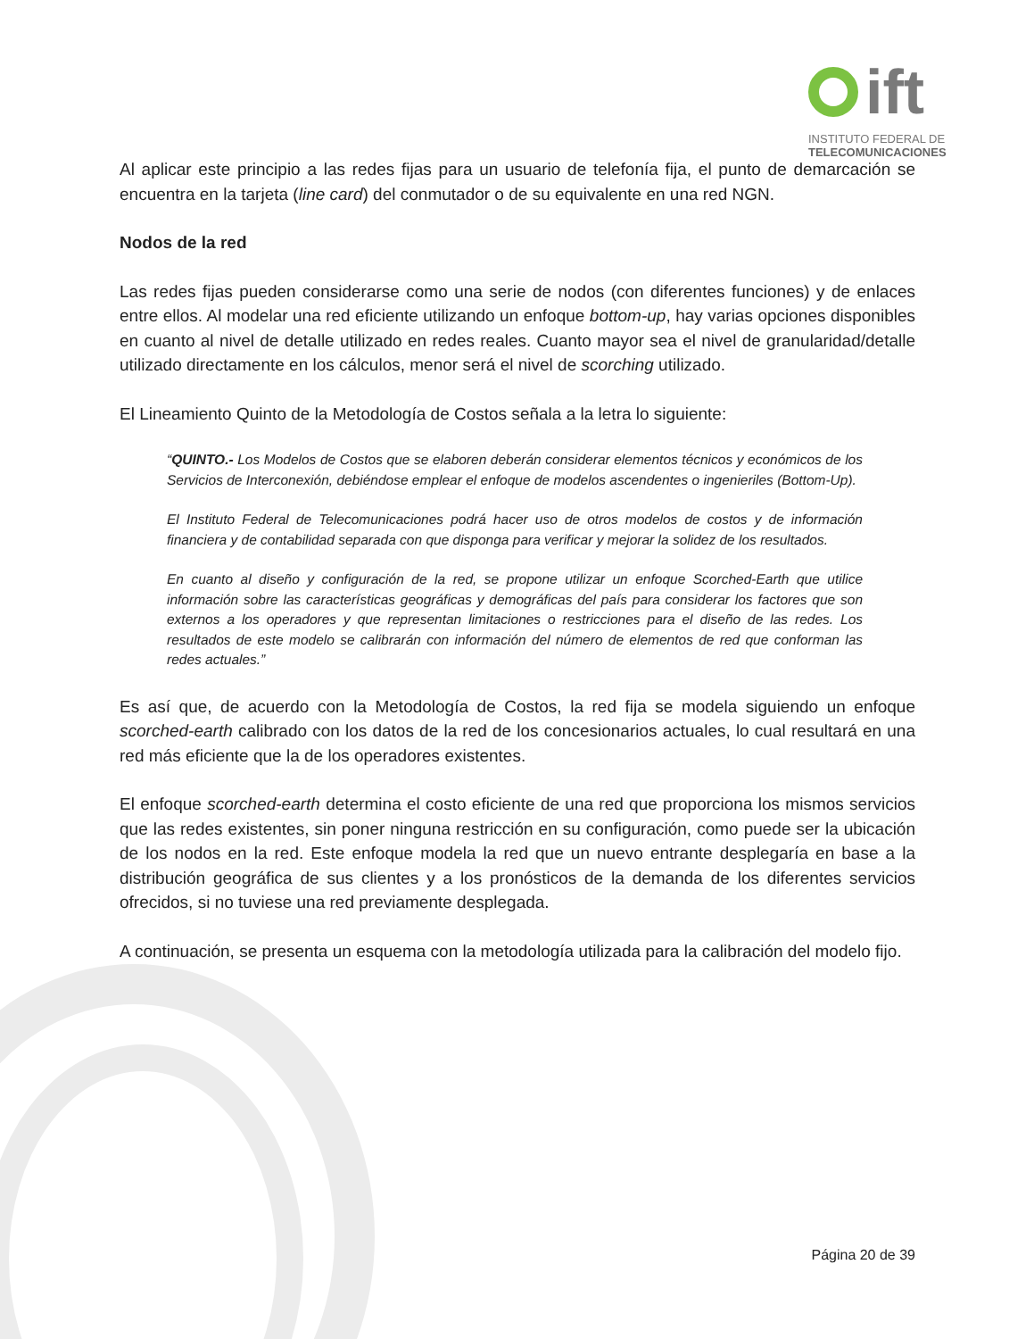ift
INSTITUTO FEDERAL DE
TELECOMUNICACIONES
Al aplicar este principio a las redes fijas para un usuario de telefonía fija, el punto de demarcación se encuentra en la tarjeta (line card) del conmutador o de su equivalente en una red NGN.
Nodos de la red
Las redes fijas pueden considerarse como una serie de nodos (con diferentes funciones) y de enlaces entre ellos. Al modelar una red eficiente utilizando un enfoque bottom-up, hay varias opciones disponibles en cuanto al nivel de detalle utilizado en redes reales. Cuanto mayor sea el nivel de granularidad/detalle utilizado directamente en los cálculos, menor será el nivel de scorching utilizado.
El Lineamiento Quinto de la Metodología de Costos señala a la letra lo siguiente:
“QUINTO.- Los Modelos de Costos que se elaboren deberán considerar elementos técnicos y económicos de los Servicios de Interconexión, debiéndose emplear el enfoque de modelos ascendentes o ingenieriles (Bottom-Up).
El Instituto Federal de Telecomunicaciones podrá hacer uso de otros modelos de costos y de información financiera y de contabilidad separada con que disponga para verificar y mejorar la solidez de los resultados.
En cuanto al diseño y configuración de la red, se propone utilizar un enfoque Scorched-Earth que utilice información sobre las características geográficas y demográficas del país para considerar los factores que son externos a los operadores y que representan limitaciones o restricciones para el diseño de las redes. Los resultados de este modelo se calibrarán con información del número de elementos de red que conforman las redes actuales.”
Es así que, de acuerdo con la Metodología de Costos, la red fija se modela siguiendo un enfoque scorched-earth calibrado con los datos de la red de los concesionarios actuales, lo cual resultará en una red más eficiente que la de los operadores existentes.
El enfoque scorched-earth determina el costo eficiente de una red que proporciona los mismos servicios que las redes existentes, sin poner ninguna restricción en su configuración, como puede ser la ubicación de los nodos en la red. Este enfoque modela la red que un nuevo entrante desplegaría en base a la distribución geográfica de sus clientes y a los pronósticos de la demanda de los diferentes servicios ofrecidos, si no tuviese una red previamente desplegada.
A continuación, se presenta un esquema con la metodología utilizada para la calibración del modelo fijo.
Página 20 de 39